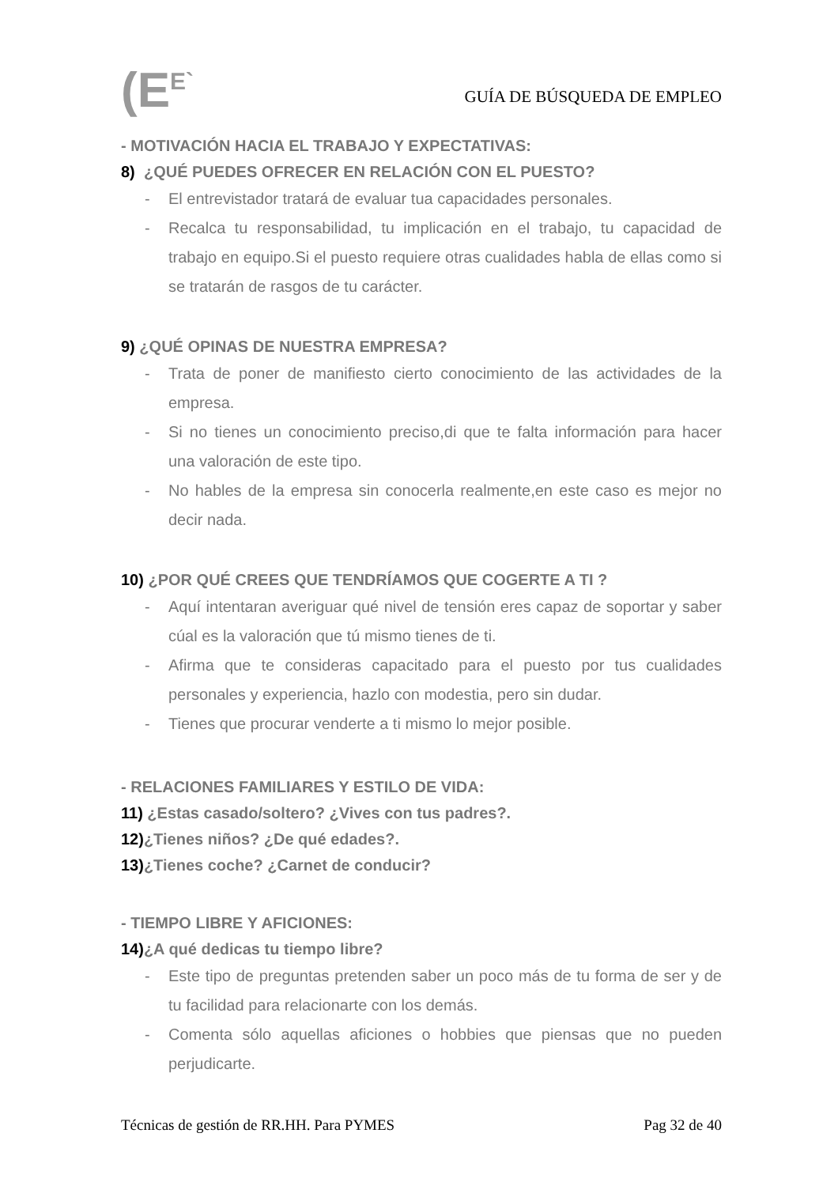(E<sup>E`</sup>
GUÍA DE BÚSQUEDA DE EMPLEO
- MOTIVACIÓN HACIA EL TRABAJO Y EXPECTATIVAS:
8) ¿QUÉ PUEDES OFRECER EN RELACIÓN CON EL PUESTO?
- El entrevistador tratará de evaluar tua capacidades personales.
- Recalca tu responsabilidad, tu implicación en el trabajo, tu capacidad de trabajo en equipo.Si el puesto requiere otras cualidades habla de ellas como si se tratarán de rasgos de tu carácter.
9) ¿QUÉ OPINAS DE NUESTRA EMPRESA?
- Trata de poner de manifiesto cierto conocimiento de las actividades de la empresa.
- Si no tienes un conocimiento preciso,di que te falta información para hacer una valoración de este tipo.
- No hables de la empresa sin conocerla realmente,en este caso es mejor no decir nada.
10) ¿POR QUÉ CREES QUE TENDRÍAMOS QUE COGERTE A TI ?
- Aquí intentaran averiguar qué nivel de tensión eres capaz de soportar y saber cúal es la valoración que tú mismo tienes de ti.
- Afirma que te consideras capacitado para el puesto por tus cualidades personales y experiencia, hazlo con modestia, pero sin dudar.
- Tienes que procurar venderte a ti mismo lo mejor posible.
- RELACIONES FAMILIARES Y ESTILO DE VIDA:
11) ¿Estas casado/soltero? ¿Vives con tus padres?.
12)¿Tienes niños? ¿De qué edades?.
13)¿Tienes coche? ¿Carnet de conducir?
- TIEMPO LIBRE Y AFICIONES:
14)¿A qué dedicas tu tiempo libre?
- Este tipo de preguntas pretenden saber un poco más de tu forma de ser y de tu facilidad para relacionarte con los demás.
- Comenta sólo aquellas aficiones o hobbies que piensas que no pueden perjudicarte.
Técnicas de gestión de RR.HH. Para PYMES Pag 32 de 40